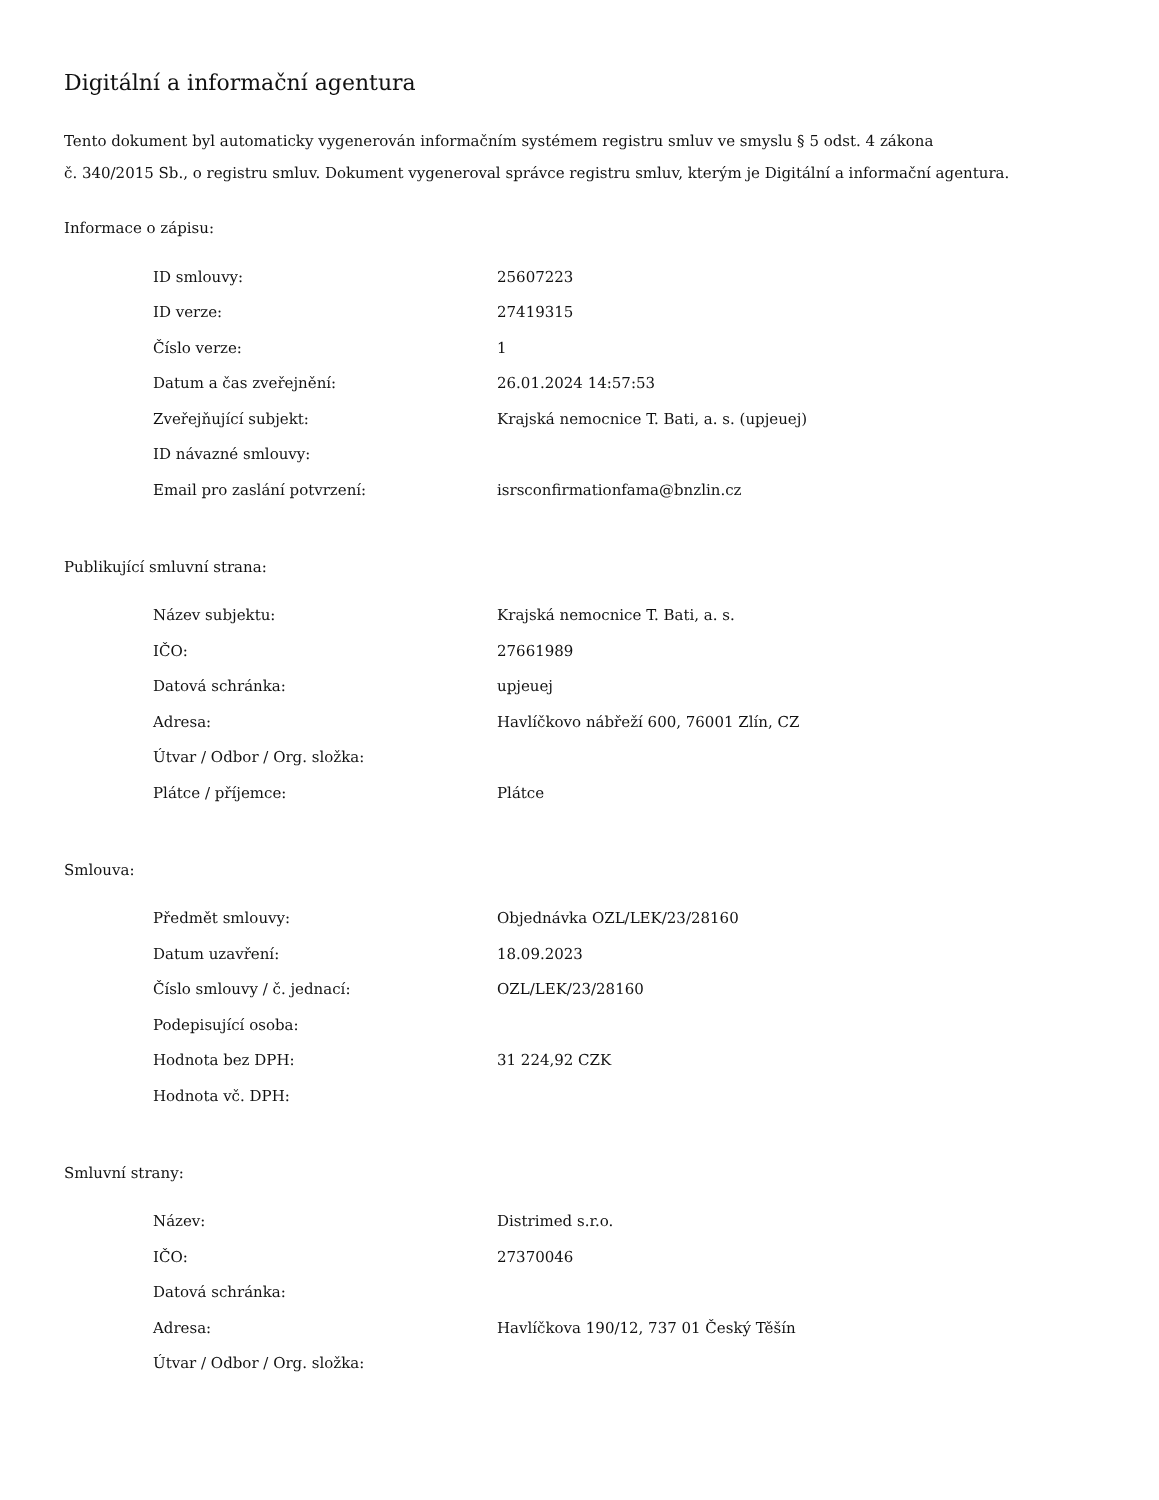Digitální a informační agentura
Tento dokument byl automaticky vygenerován informačním systémem registru smluv ve smyslu § 5 odst. 4 zákona
č. 340/2015 Sb., o registru smluv. Dokument vygeneroval správce registru smluv, kterým je Digitální a informační agentura.
Informace o zápisu:
| ID smlouvy: | 25607223 |
| ID verze: | 27419315 |
| Číslo verze: | 1 |
| Datum a čas zveřejnění: | 26.01.2024 14:57:53 |
| Zveřejňující subjekt: | Krajská nemocnice T. Bati, a. s. (upjeuej) |
| ID návazné smlouvy: | |
| Email pro zaslání potvrzení: | isrsconfirmationfama@bnzlin.cz |
Publikující smluvní strana:
| Název subjektu: | Krajská nemocnice T. Bati, a. s. |
| IČO: | 27661989 |
| Datová schránka: | upjeuej |
| Adresa: | Havlíčkovo nábřeží 600, 76001 Zlín, CZ |
| Útvar / Odbor / Org. složka: | |
| Plátce / příjemce: | Plátce |
Smlouva:
| Předmět smlouvy: | Objednávka OZL/LEK/23/28160 |
| Datum uzavření: | 18.09.2023 |
| Číslo smlouvy / č. jednací: | OZL/LEK/23/28160 |
| Podepisující osoba: | |
| Hodnota bez DPH: | 31 224,92 CZK |
| Hodnota vč. DPH: | |
Smluvní strany:
| Název: | Distrimed s.r.o. |
| IČO: | 27370046 |
| Datová schránka: | |
| Adresa: | Havlíčkova 190/12, 737 01 Český Těšín |
| Útvar / Odbor / Org. složka: | |